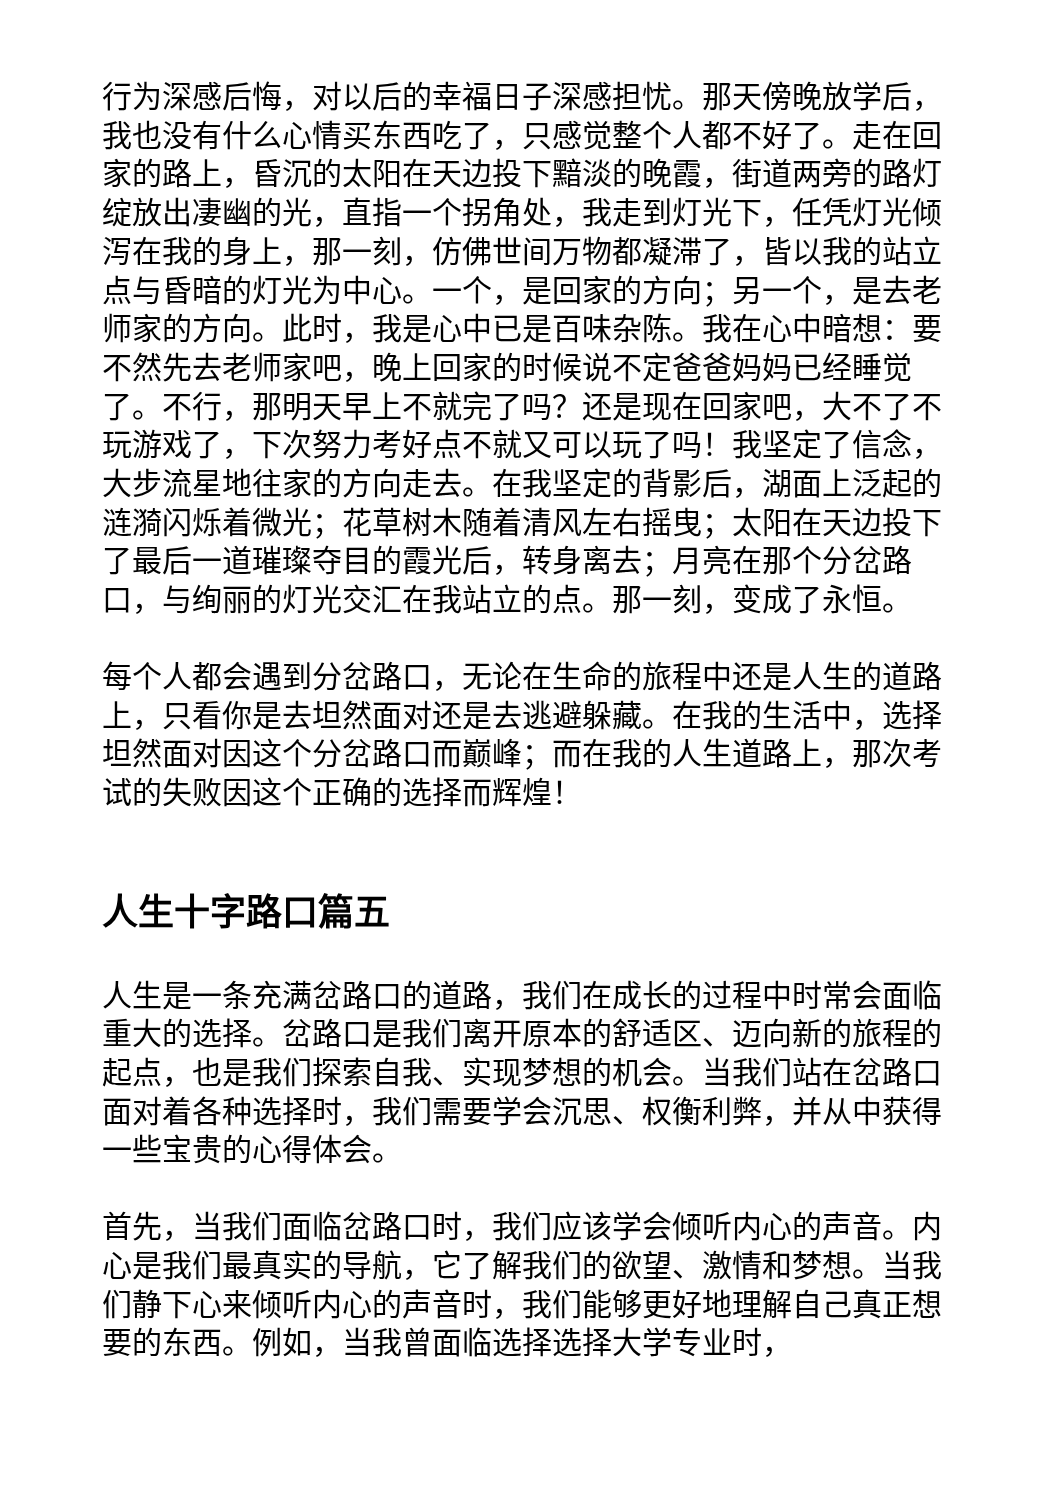行为深感后悔，对以后的幸福日子深感担忧。那天傍晚放学后，我也没有什么心情买东西吃了，只感觉整个人都不好了。走在回家的路上，昏沉的太阳在天边投下黯淡的晚霞，街道两旁的路灯绽放出凄幽的光，直指一个拐角处，我走到灯光下，任凭灯光倾泻在我的身上，那一刻，仿佛世间万物都凝滞了，皆以我的站立点与昏暗的灯光为中心。一个，是回家的方向；另一个，是去老师家的方向。此时，我是心中已是百味杂陈。我在心中暗想：要不然先去老师家吧，晚上回家的时候说不定爸爸妈妈已经睡觉了。不行，那明天早上不就完了吗？还是现在回家吧，大不了不玩游戏了，下次努力考好点不就又可以玩了吗！我坚定了信念，大步流星地往家的方向走去。在我坚定的背影后，湖面上泛起的涟漪闪烁着微光；花草树木随着清风左右摇曳；太阳在天边投下了最后一道璀璨夺目的霞光后，转身离去；月亮在那个分岔路口，与绚丽的灯光交汇在我站立的点。那一刻，变成了永恒。
每个人都会遇到分岔路口，无论在生命的旅程中还是人生的道路上，只看你是去坦然面对还是去逃避躲藏。在我的生活中，选择坦然面对因这个分岔路口而巅峰；而在我的人生道路上，那次考试的失败因这个正确的选择而辉煌！
人生十字路口篇五
人生是一条充满岔路口的道路，我们在成长的过程中时常会面临重大的选择。岔路口是我们离开原本的舒适区、迈向新的旅程的起点，也是我们探索自我、实现梦想的机会。当我们站在岔路口面对着各种选择时，我们需要学会沉思、权衡利弊，并从中获得一些宝贵的心得体会。
首先，当我们面临岔路口时，我们应该学会倾听内心的声音。内心是我们最真实的导航，它了解我们的欲望、激情和梦想。当我们静下心来倾听内心的声音时，我们能够更好地理解自己真正想要的东西。例如，当我曾面临选择选择大学专业时，